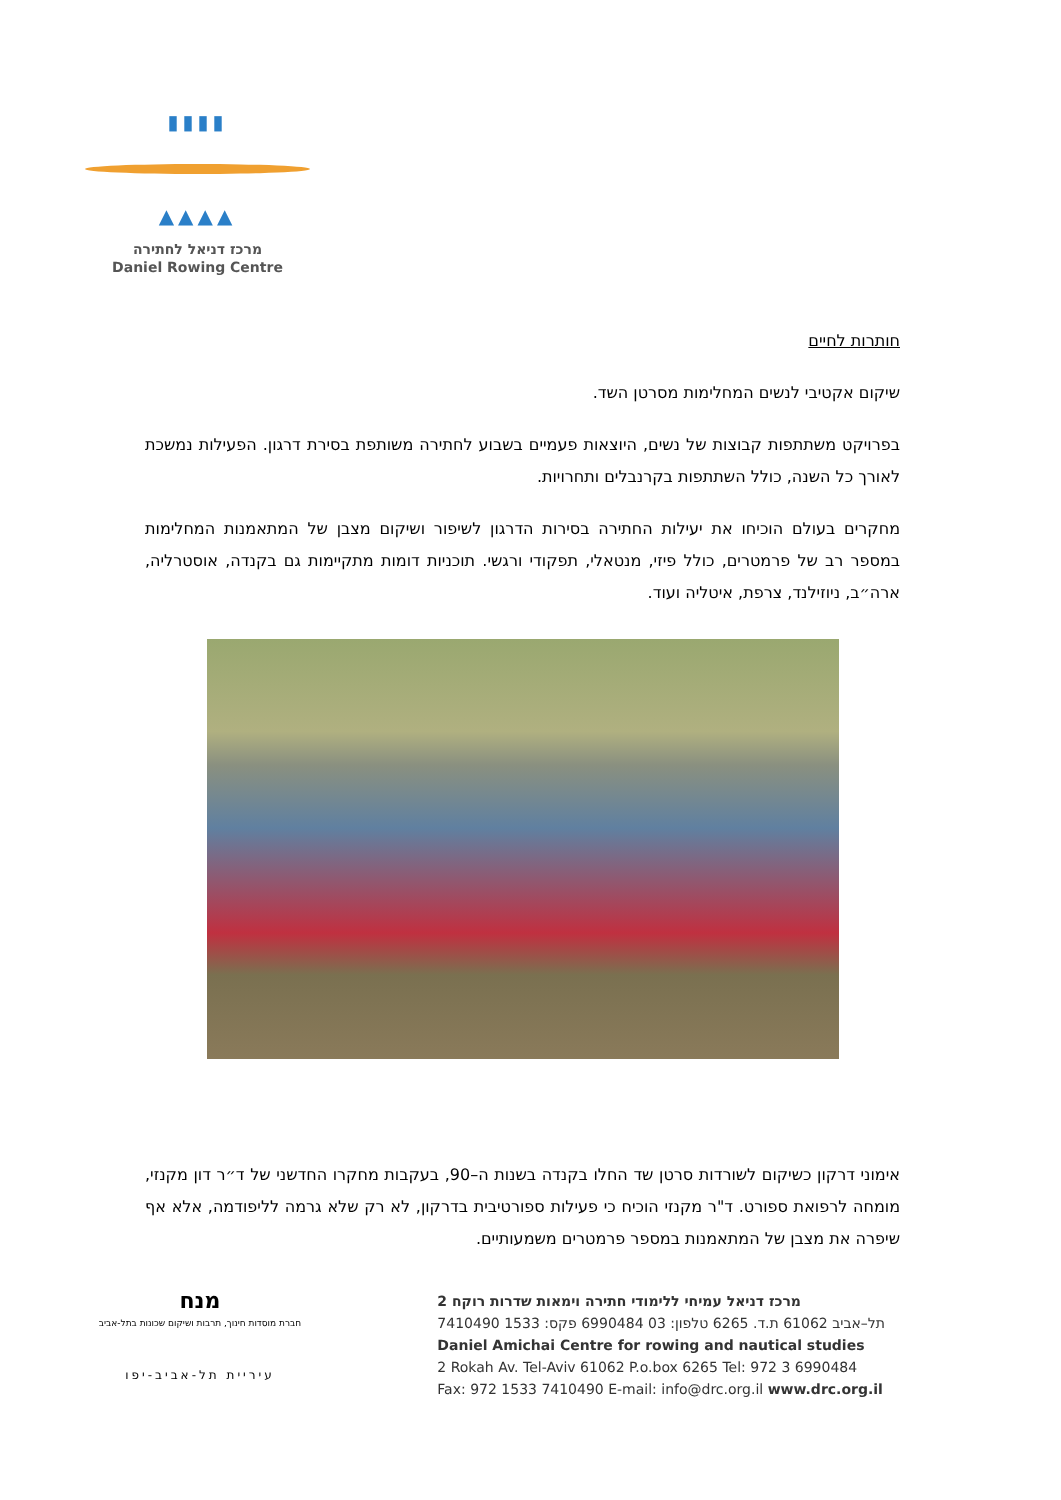▮▮▮▮
▲▲▲▲
מרכז דניאל לחתירה
Daniel Rowing Centre
חותרות לחיים
שיקום אקטיבי לנשים המחלימות מסרטן השד.
בפרויקט משתתפות קבוצות של נשים, היוצאות פעמיים בשבוע לחתירה משותפת בסירת דרגון. הפעילות נמשכת לאורך כל השנה, כולל השתתפות בקרנבלים ותחרויות.
מחקרים בעולם הוכיחו את יעילות החתירה בסירות הדרגון לשיפור ושיקום מצבן של המתאמנות המחלימות במספר רב של פרמטרים, כולל פיזי, מנטאלי, תפקודי ורגשי. תוכניות דומות מתקיימות גם בקנדה, אוסטרליה, ארה״ב, ניוזילנד, צרפת, איטליה ועוד.
אימוני דרקון כשיקום לשורדות סרטן שד החלו בקנדה בשנות ה–90, בעקבות מחקרו החדשני של ד״ר דון מקנזי, מומחה לרפואת ספורט. ד"ר מקנזי הוכיח כי פעילות ספורטיבית בדרקון, לא רק שלא גרמה לליפודמה, אלא אף שיפרה את מצבן של המתאמנות במספר פרמטרים משמעותיים.
מנח
חברת מוסדות חינוך, תרבות ושיקום שכונות בתל-אביב
עיריית תל-אביב-יפו
מרכז דניאל עמיחי ללימודי חתירה וימאות שדרות רוקח 2
תל–אביב 61062 ת.ד. 6265 טלפון: 03 6990484 פקס: 1533 7410490
Daniel Amichai Centre for rowing and nautical studies
2 Rokah Av. Tel-Aviv 61062 P.o.box 6265 Tel: 972 3 6990484
Fax: 972 1533 7410490 E-mail: info@drc.org.il www.drc.org.il